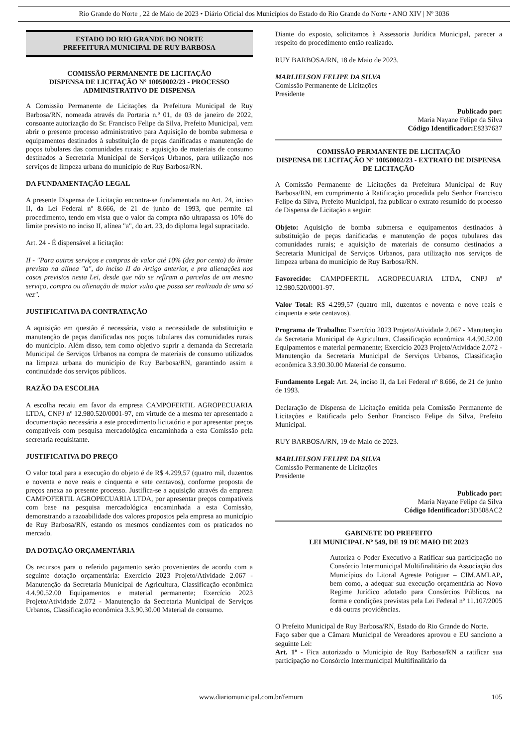Rio Grande do Norte , 22 de Maio de 2023 • Diário Oficial dos Municípios do Estado do Rio Grande do Norte • ANO XIV | Nº 3036
ESTADO DO RIO GRANDE DO NORTE
PREFEITURA MUNICIPAL DE RUY BARBOSA
COMISSÃO PERMANENTE DE LICITAÇÃO
DISPENSA DE LICITAÇÃO Nº 10050002/23 - PROCESSO ADMINISTRATIVO DE DISPENSA
A Comissão Permanente de Licitações da Prefeitura Municipal de Ruy Barbosa/RN, nomeada através da Portaria n.º 01, de 03 de janeiro de 2022, consoante autorização do Sr. Francisco Felipe da Silva, Prefeito Municipal, vem abrir o presente processo administrativo para Aquisição de bomba submersa e equipamentos destinados à substituição de peças danificadas e manutenção de poços tubulares das comunidades rurais; e aquisição de materiais de consumo destinados a Secretaria Municipal de Serviços Urbanos, para utilização nos serviços de limpeza urbana do município de Ruy Barbosa/RN.
DA FUNDAMENTAÇÃO LEGAL
A presente Dispensa de Licitação encontra-se fundamentada no Art. 24, inciso II, da Lei Federal nº 8.666, de 21 de junho de 1993, que permite tal procedimento, tendo em vista que o valor da compra não ultrapassa os 10% do limite previsto no inciso II, alínea "a", do art. 23, do diploma legal supracitado.
Art. 24 - É dispensável a licitação:
II - "Para outros serviços e compras de valor até 10% (dez por cento) do limite previsto na alínea "a", do inciso II do Artigo anterior, e pra alienações nos casos previstos nesta Lei, desde que não se refiram a parcelas de um mesmo serviço, compra ou alienação de maior vulto que possa ser realizada de uma só vez".
JUSTIFICATIVA DA CONTRATAÇÃO
A aquisição em questão é necessária, visto a necessidade de substituição e manutenção de peças danificadas nos poços tubulares das comunidades rurais do município. Além disso, tem como objetivo suprir a demanda da Secretaria Municipal de Serviços Urbanos na compra de materiais de consumo utilizados na limpeza urbana do município de Ruy Barbosa/RN, garantindo assim a continuidade dos serviços públicos.
RAZÃO DA ESCOLHA
A escolha recaiu em favor da empresa CAMPOFERTIL AGROPECUARIA LTDA, CNPJ nº 12.980.520/0001-97, em virtude de a mesma ter apresentado a documentação necessária a este procedimento licitatório e por apresentar preços compatíveis com pesquisa mercadológica encaminhada a esta Comissão pela secretaria requisitante.
JUSTIFICATIVA DO PREÇO
O valor total para a execução do objeto é de R$ 4.299,57 (quatro mil, duzentos e noventa e nove reais e cinquenta e sete centavos), conforme proposta de preços anexa ao presente processo. Justifica-se a aquisição através da empresa CAMPOFERTIL AGROPECUARIA LTDA, por apresentar preços compatíveis com base na pesquisa mercadológica encaminhada a esta Comissão, demonstrando a razoabilidade dos valores propostos pela empresa ao município de Ruy Barbosa/RN, estando os mesmos condizentes com os praticados no mercado.
DA DOTAÇÃO ORÇAMENTÁRIA
Os recursos para o referido pagamento serão provenientes de acordo com a seguinte dotação orçamentária: Exercício 2023 Projeto/Atividade 2.067 - Manutenção da Secretaria Municipal de Agricultura, Classificação econômica 4.4.90.52.00 Equipamentos e material permanente; Exercício 2023 Projeto/Atividade 2.072 - Manutenção da Secretaria Municipal de Serviços Urbanos, Classificação econômica 3.3.90.30.00 Material de consumo.
Diante do exposto, solicitamos à Assessoria Jurídica Municipal, parecer a respeito do procedimento então realizado.
RUY BARBOSA/RN, 18 de Maio de 2023.
MARLIELSON FELIPE DA SILVA
Comissão Permanente de Licitações
Presidente
Publicado por:
Maria Nayane Felipe da Silva
Código Identificador: E8337637
COMISSÃO PERMANENTE DE LICITAÇÃO
DISPENSA DE LICITAÇÃO Nº 10050002/23 - EXTRATO DE DISPENSA DE LICITAÇÃO
A Comissão Permanente de Licitações da Prefeitura Municipal de Ruy Barbosa/RN, em cumprimento à Ratificação procedida pelo Senhor Francisco Felipe da Silva, Prefeito Municipal, faz publicar o extrato resumido do processo de Dispensa de Licitação a seguir:
Objeto: Aquisição de bomba submersa e equipamentos destinados à substituição de peças danificadas e manutenção de poços tubulares das comunidades rurais; e aquisição de materiais de consumo destinados a Secretaria Municipal de Serviços Urbanos, para utilização nos serviços de limpeza urbana do município de Ruy Barbosa/RN.
Favorecido: CAMPOFERTIL AGROPECUARIA LTDA, CNPJ nº 12.980.520/0001-97.
Valor Total: R$ 4.299,57 (quatro mil, duzentos e noventa e nove reais e cinquenta e sete centavos).
Programa de Trabalho: Exercício 2023 Projeto/Atividade 2.067 - Manutenção da Secretaria Municipal de Agricultura, Classificação econômica 4.4.90.52.00 Equipamentos e material permanente; Exercício 2023 Projeto/Atividade 2.072 - Manutenção da Secretaria Municipal de Serviços Urbanos, Classificação econômica 3.3.90.30.00 Material de consumo.
Fundamento Legal: Art. 24, inciso II, da Lei Federal nº 8.666, de 21 de junho de 1993.
Declaração de Dispensa de Licitação emitida pela Comissão Permanente de Licitações e Ratificada pelo Senhor Francisco Felipe da Silva, Prefeito Municipal.
RUY BARBOSA/RN, 19 de Maio de 2023.
MARLIELSON FELIPE DA SILVA
Comissão Permanente de Licitações
Presidente
Publicado por:
Maria Nayane Felipe da Silva
Código Identificador: 3D508AC2
GABINETE DO PREFEITO
LEI MUNICIPAL Nº 549, DE 19 DE MAIO DE 2023
Autoriza o Poder Executivo a Ratificar sua participação no Consórcio Intermunicipal Multifinalitário da Associação dos Municípios do Litoral Agreste Potiguar – CIM.AMLAP, bem como, a adequar sua execução orçamentária ao Novo Regime Jurídico adotado para Consórcios Públicos, na forma e condições previstas pela Lei Federal nº 11.107/2005 e dá outras providências.
O Prefeito Municipal de Ruy Barbosa/RN, Estado do Rio Grande do Norte.
Faço saber que a Câmara Municipal de Vereadores aprovou e EU sanciono a seguinte Lei:
Art. 1º - Fica autorizado o Município de Ruy Barbosa/RN a ratificar sua participação no Consórcio Intermunicipal Multifinalitário da
www.diariomunicipal.com.br/femurn 105